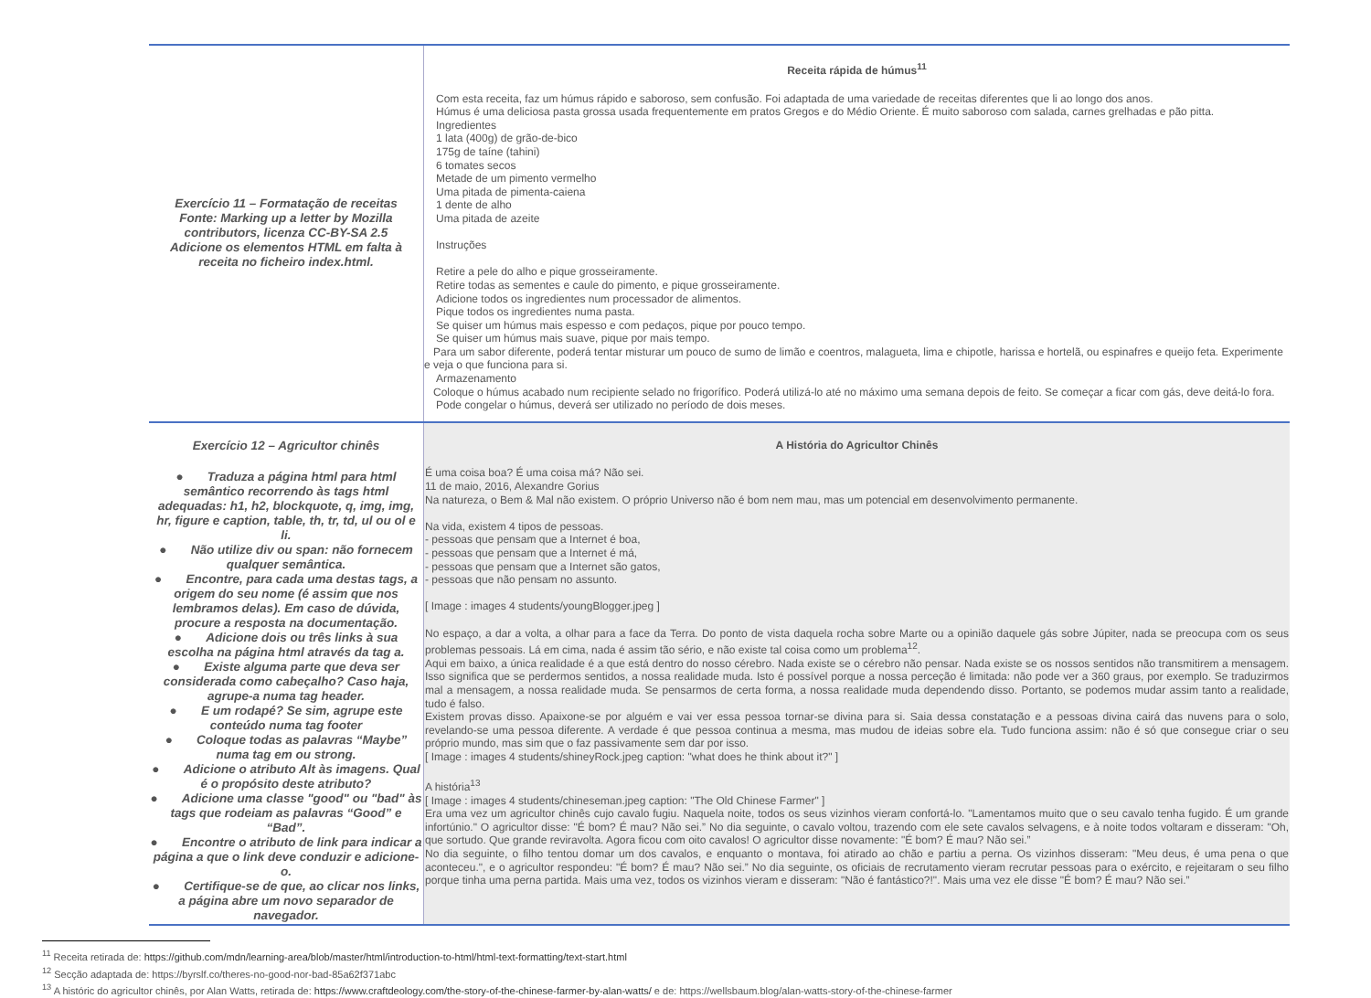| Exercício 11 – Formatação de receitas Fonte: Marking up a letter by Mozilla contributors, licenza CC-BY-SA 2.5 Adicione os elementos HTML em falta à receita no ficheiro index.html. | Receita rápida de húmus<sup>11</sup> Com esta receita, faz um húmus rápido e saboroso, sem confusão. Foi adaptada de uma variedade de receitas diferentes que li ao longo dos anos. Húmus é uma deliciosa pasta grossa usada frequentemente em pratos Gregos e do Médio Oriente. É muito saboroso com salada, carnes grelhadas e pão pitta. Ingredientes 1 lata (400g) de grão-de-bico 175g de taíne (tahini) 6 tomates secos Metade de um pimento vermelho Uma pitada de pimenta-caiena 1 dente de alho Uma pitada de azeite Instruções Retire a pele do alho e pique grosseiramente. Retire todas as sementes e caule do pimento, e pique grosseiramente. Adicione todos os ingredientes num processador de alimentos. Pique todos os ingredientes numa pasta. Se quiser um húmus mais espesso e com pedaços, pique por pouco tempo. Se quiser um húmus mais suave, pique por mais tempo. Para um sabor diferente, poderá tentar misturar um pouco de sumo de limão e coentros, malagueta, lima e chipotle, harissa e hortelã, ou espinafres e queijo feta. Experimente e veja o que funciona para si. Armazenamento Coloque o húmus acabado num recipiente selado no frigorífico. Poderá utilizá-lo até no máximo uma semana depois de feito. Se começar a ficar com gás, deve deitá-lo fora. Pode congelar o húmus, deverá ser utilizado no período de dois meses. |
| Exercício 12 – Agricultor chinês ● Traduza a página html para html semântico recorrendo às tags html adequadas: h1, h2, blockquote, q, img, img, hr, figure e caption, table, th, tr, td, ul ou ol e li. ● Não utilize div ou span: não fornecem qualquer semântica. ● Encontre, para cada uma destas tags, a origem do seu nome (é assim que nos lembramos delas). Em caso de dúvida, procure a resposta na documentação. ● Adicione dois ou três links à sua escolha na página html através da tag a. ● Existe alguma parte que deva ser considerada como cabeçalho? Caso haja, agrupe-a numa tag header. ● E um rodapé? Se sim, agrupe este conteúdo numa tag footer ● Coloque todas as palavras “Maybe” numa tag em ou strong. ● Adicione o atributo Alt às imagens. Qual é o propósito deste atributo? ● Adicione uma classe "good" ou "bad" às tags que rodeiam as palavras “Good” e “Bad”. ● Encontre o atributo de link para indicar a página a que o link deve conduzir e adicione-o. ● Certifique-se de que, ao clicar nos links, a página abre um novo separador de navegador. | A História do Agricultor Chinês É uma coisa boa? É uma coisa má? Não sei. 11 de maio, 2016, Alexandre Gorius Na natureza, o Bem & Mal não existem. O próprio Universo não é bom nem mau, mas um potencial em desenvolvimento permanente. Na vida, existem 4 tipos de pessoas. - pessoas que pensam que a Internet é boa, - pessoas que pensam que a Internet é má, - pessoas que pensam que a Internet são gatos, - pessoas que não pensam no assunto. [ Image : images 4 students/youngBlogger.jpeg ] No espaço, a dar a volta, a olhar para a face da Terra. Do ponto de vista daquela rocha sobre Marte ou a opinião daquele gás sobre Júpiter, nada se preocupa com os seus problemas pessoais. Lá em cima, nada é assim tão sério, e não existe tal coisa como um problema<sup>12</sup>. Aqui em baixo, a única realidade é a que está dentro do nosso cérebro. Nada existe se o cérebro não pensar. Nada existe se os nossos sentidos não transmitirem a mensagem. Isso significa que se perdermos sentidos, a nossa realidade muda. Isto é possível porque a nossa perceção é limitada: não pode ver a 360 graus, por exemplo. Se traduzirmos mal a mensagem, a nossa realidade muda. Se pensarmos de certa forma, a nossa realidade muda dependendo disso. Portanto, se podemos mudar assim tanto a realidade, tudo é falso. Existem provas disso. Apaixone-se por alguém e vai ver essa pessoa tornar-se divina para si. Saia dessa constatação e a pessoas divina cairá das nuvens para o solo, revelando-se uma pessoa diferente. A verdade é que pessoa continua a mesma, mas mudou de ideias sobre ela. Tudo funciona assim: não é só que consegue criar o seu próprio mundo, mas sim que o faz passivamente sem dar por isso. [ Image : images 4 students/shineyRock.jpeg caption: "what does he think about it?" ] A história<sup>13</sup> [ Image : images 4 students/chineseman.jpeg caption: "The Old Chinese Farmer" ] Era uma vez um agricultor chinês cujo cavalo fugiu. Naquela noite, todos os seus vizinhos vieram confortá-lo. "Lamentamos muito que o seu cavalo tenha fugido. É um grande infortúnio." O agricultor disse: "É bom? É mau? Não sei.” No dia seguinte, o cavalo voltou, trazendo com ele sete cavalos selvagens, e à noite todos voltaram e disseram: "Oh, que sortudo. Que grande reviravolta. Agora ficou com oito cavalos! O agricultor disse novamente: "É bom? É mau? Não sei.” No dia seguinte, o filho tentou domar um dos cavalos, e enquanto o montava, foi atirado ao chão e partiu a perna. Os vizinhos disseram: "Meu deus, é uma pena o que aconteceu.", e o agricultor respondeu: "É bom? É mau? Não sei.” No dia seguinte, os oficiais de recrutamento vieram recrutar pessoas para o exército, e rejeitaram o seu filho porque tinha uma perna partida. Mais uma vez, todos os vizinhos vieram e disseram: "Não é fantástico?!". Mais uma vez ele disse "É bom? É mau? Não sei.” |
<sup>11</sup> Receita retirada de: https://github.com/mdn/learning-area/blob/master/html/introduction-to-html/html-text-formatting/text-start.html
<sup>12</sup> Secção adaptada de: https://byrslf.co/theres-no-good-nor-bad-85a62f371abc
<sup>13</sup> A históric do agricultor chinês, por Alan Watts, retirada de: https://www.craftdeology.com/the-story-of-the-chinese-farmer-by-alan-watts/ e de: https://wellsbaum.blog/alan-watts-story-of-the-chinese-farmer